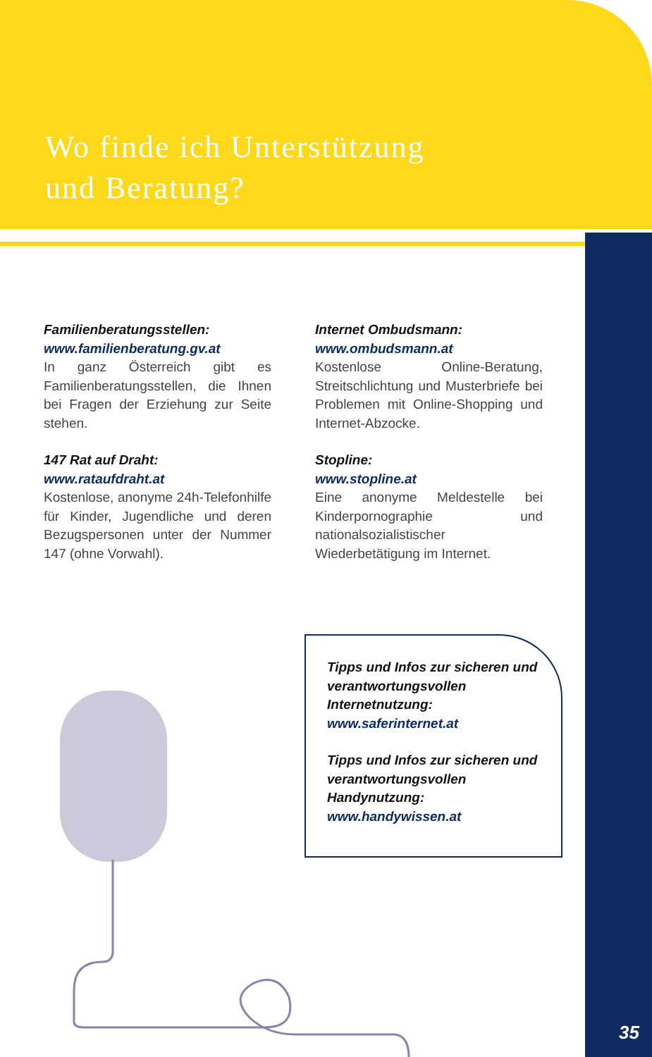Wo finde ich Unterstützung
und Beratung?
Familienberatungsstellen:
www.familienberatung.gv.at
In ganz Österreich gibt es Familienberatungsstellen, die Ihnen bei Fragen der Erziehung zur Seite stehen.
147 Rat auf Draht:
www.rataufdraht.at
Kostenlose, anonyme 24h-Telefonhilfe für Kinder, Jugendliche und deren Bezugspersonen unter der Nummer 147 (ohne Vorwahl).
Internet Ombudsmann:
www.ombudsmann.at
Kostenlose Online-Beratung, Streitschlichtung und Musterbriefe bei Problemen mit Online-Shopping und Internet-Abzocke.
Stopline:
www.stopline.at
Eine anonyme Meldestelle bei Kinderpornographie und nationalsozialistischer Wiederbetätigung im Internet.
Tipps und Infos zur sicheren und verantwortungsvollen Internetnutzung:
www.saferinternet.at
Tipps und Infos zur sicheren und verantwortungsvollen Handynutzung:
www.handywissen.at
35